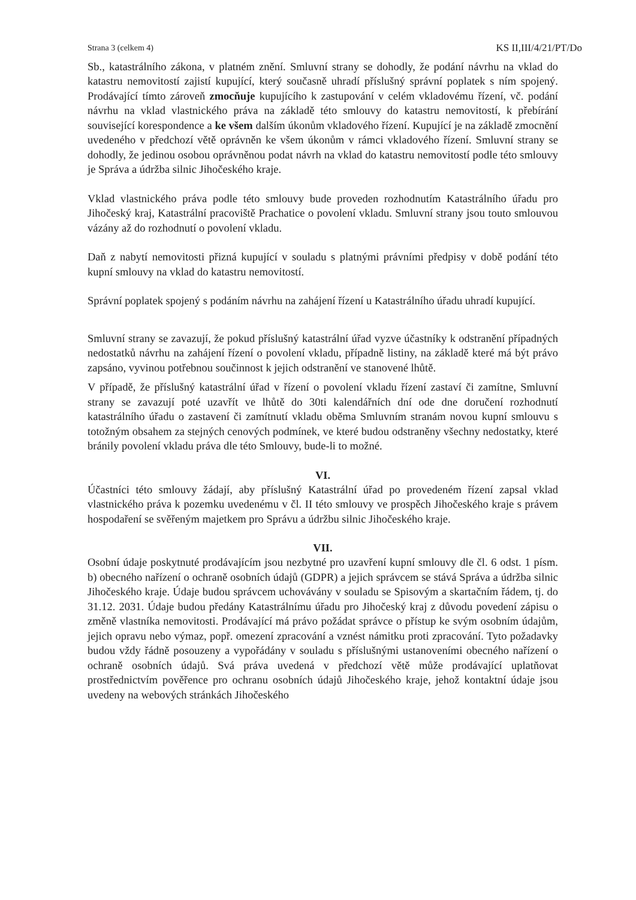Strana 3 (celkem 4) KS II,III/4/21/PT/Do
Sb., katastrálního zákona, v platném znění. Smluvní strany se dohodly, že podání návrhu na vklad do katastru nemovitostí zajistí kupující, který současně uhradí příslušný správní poplatek s ním spojený. Prodávající tímto zároveň zmocňuje kupujícího k zastupování v celém vkladovému řízení, vč. podání návrhu na vklad vlastnického práva na základě této smlouvy do katastru nemovitostí, k přebírání související korespondence a ke všem dalším úkonům vkladového řízení. Kupující je na základě zmocnění uvedeného v předchozí větě oprávněn ke všem úkonům v rámci vkladového řízení. Smluvní strany se dohodly, že jedinou osobou oprávněnou podat návrh na vklad do katastru nemovitostí podle této smlouvy je Správa a údržba silnic Jihočeského kraje.
Vklad vlastnického práva podle této smlouvy bude proveden rozhodnutím Katastrálního úřadu pro Jihočeský kraj, Katastrální pracoviště Prachatice o povolení vkladu. Smluvní strany jsou touto smlouvou vázány až do rozhodnutí o povolení vkladu.
Daň z nabytí nemovitosti přizná kupující v souladu s platnými právními předpisy v době podání této kupní smlouvy na vklad do katastru nemovitostí.
Správní poplatek spojený s podáním návrhu na zahájení řízení u Katastrálního úřadu uhradí kupující.
Smluvní strany se zavazují, že pokud příslušný katastrální úřad vyzve účastníky k odstranění případných nedostatků návrhu na zahájení řízení o povolení vkladu, případně listiny, na základě které má být právo zapsáno, vyvinou potřebnou součinnost k jejich odstranění ve stanovené lhůtě.
V případě, že příslušný katastrální úřad v řízení o povolení vkladu řízení zastaví či zamítne, Smluvní strany se zavazují poté uzavřít ve lhůtě do 30ti kalendářních dní ode dne doručení rozhodnutí katastrálního úřadu o zastavení či zamítnutí vkladu oběma Smluvním stranám novou kupní smlouvu s totožným obsahem za stejných cenových podmínek, ve které budou odstraněny všechny nedostatky, které bránily povolení vkladu práva dle této Smlouvy, bude-li to možné.
VI.
Účastníci této smlouvy žádají, aby příslušný Katastrální úřad po provedeném řízení zapsal vklad vlastnického práva k pozemku uvedenému v čl. II této smlouvy ve prospěch Jihočeského kraje s právem hospodaření se svěřeným majetkem pro Správu a údržbu silnic Jihočeského kraje.
VII.
Osobní údaje poskytnuté prodávajícím jsou nezbytné pro uzavření kupní smlouvy dle čl. 6 odst. 1 písm. b) obecného nařízení o ochraně osobních údajů (GDPR) a jejich správcem se stává Správa a údržba silnic Jihočeského kraje. Údaje budou správcem uchovávány v souladu se Spisovým a skartačním řádem, tj. do 31.12. 2031. Údaje budou předány Katastrálnímu úřadu pro Jihočeský kraj z důvodu povedení zápisu o změně vlastníka nemovitosti. Prodávající má právo požádat správce o přístup ke svým osobním údajům, jejich opravu nebo výmaz, popř. omezení zpracování a vznést námitku proti zpracování. Tyto požadavky budou vždy řádně posouzeny a vypořádány v souladu s příslušnými ustanoveními obecného nařízení o ochraně osobních údajů. Svá práva uvedená v předchozí větě může prodávající uplatňovat prostřednictvím pověřence pro ochranu osobních údajů Jihočeského kraje, jehož kontaktní údaje jsou uvedeny na webových stránkách Jihočeského